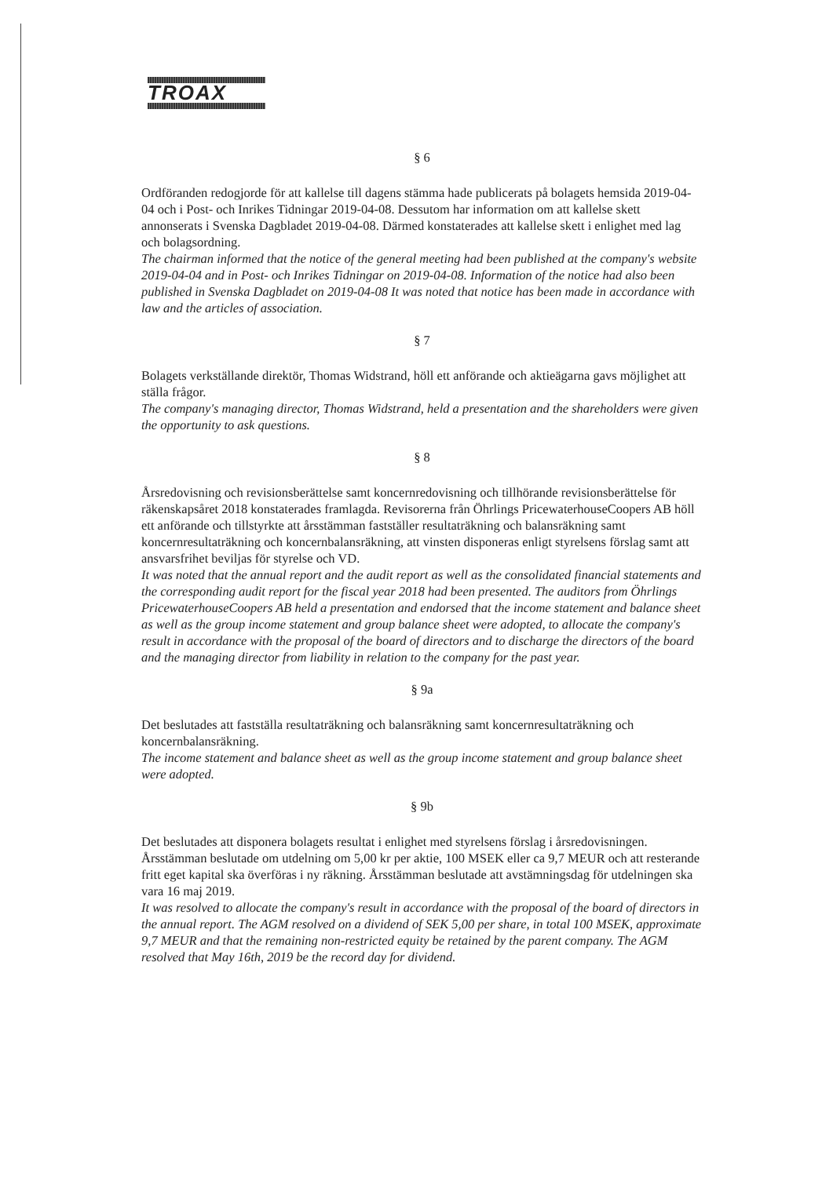TROAX
§ 6
Ordföranden redogjorde för att kallelse till dagens stämma hade publicerats på bolagets hemsida 2019-04-04 och i Post- och Inrikes Tidningar 2019-04-08. Dessutom har information om att kallelse skett annonserats i Svenska Dagbladet 2019-04-08. Därmed konstaterades att kallelse skett i enlighet med lag och bolagsordning.
The chairman informed that the notice of the general meeting had been published at the company's website 2019-04-04 and in Post- och Inrikes Tidningar on 2019-04-08. Information of the notice had also been published in Svenska Dagbladet on 2019-04-08 It was noted that notice has been made in accordance with law and the articles of association.
§ 7
Bolagets verkställande direktör, Thomas Widstrand, höll ett anförande och aktieägarna gavs möjlighet att ställa frågor.
The company's managing director, Thomas Widstrand, held a presentation and the shareholders were given the opportunity to ask questions.
§ 8
Årsredovisning och revisionsberättelse samt koncernredovisning och tillhörande revisionsberättelse för räkenskapsåret 2018 konstaterades framlagda. Revisorerna från Öhrlings PricewaterhouseCoopers AB höll ett anförande och tillstyrkte att årsstämman fastställer resultaträkning och balansräkning samt koncernresultaträkning och koncernbalansräkning, att vinsten disponeras enligt styrelsens förslag samt att ansvarsfrihet beviljas för styrelse och VD.
It was noted that the annual report and the audit report as well as the consolidated financial statements and the corresponding audit report for the fiscal year 2018 had been presented. The auditors from Öhrlings PricewaterhouseCoopers AB held a presentation and endorsed that the income statement and balance sheet as well as the group income statement and group balance sheet were adopted, to allocate the company's result in accordance with the proposal of the board of directors and to discharge the directors of the board and the managing director from liability in relation to the company for the past year.
§ 9a
Det beslutades att fastställa resultaträkning och balansräkning samt koncernresultaträkning och koncernbalansräkning.
The income statement and balance sheet as well as the group income statement and group balance sheet were adopted.
§ 9b
Det beslutades att disponera bolagets resultat i enlighet med styrelsens förslag i årsredovisningen. Årsstämman beslutade om utdelning om 5,00 kr per aktie, 100 MSEK eller ca 9,7 MEUR och att resterande fritt eget kapital ska överföras i ny räkning. Årsstämman beslutade att avstämningsdag för utdelningen ska vara 16 maj 2019.
It was resolved to allocate the company's result in accordance with the proposal of the board of directors in the annual report. The AGM resolved on a dividend of SEK 5,00 per share, in total 100 MSEK, approximate 9,7 MEUR and that the remaining non-restricted equity be retained by the parent company. The AGM resolved that May 16th, 2019 be the record day for dividend.